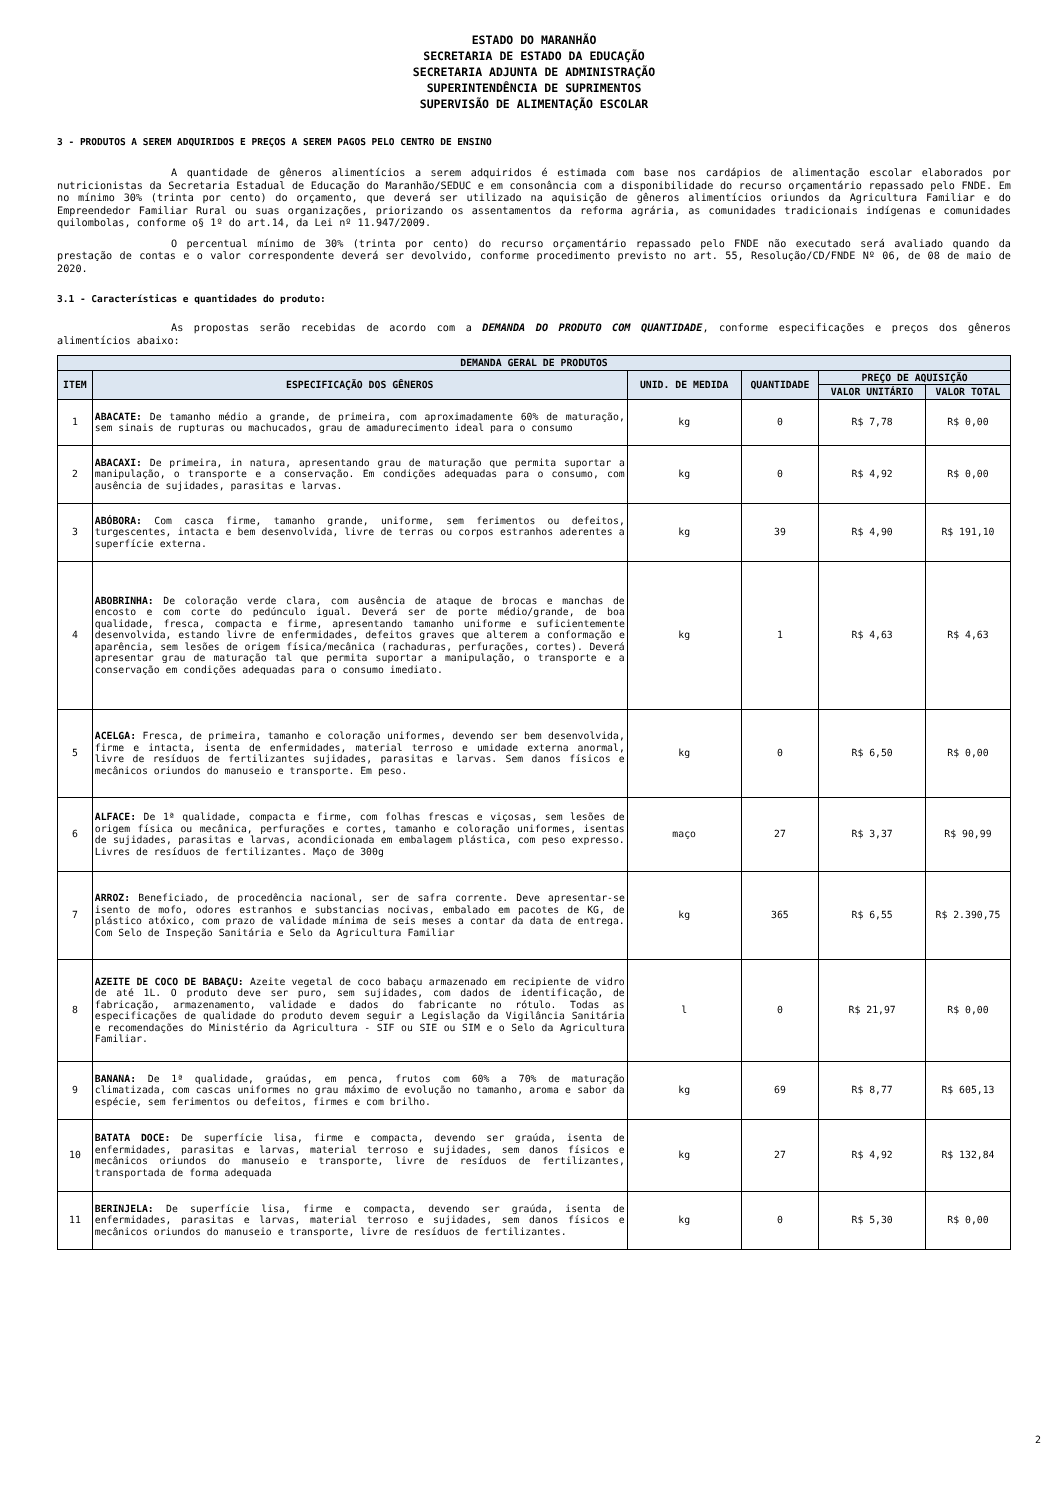ESTADO DO MARANHÃO
SECRETARIA DE ESTADO DA EDUCAÇÃO
SECRETARIA ADJUNTA DE ADMINISTRAÇÃO
SUPERINTENDÊNCIA DE SUPRIMENTOS
SUPERVISÃO DE ALIMENTAÇÃO ESCOLAR
3 - PRODUTOS A SEREM ADQUIRIDOS E PREÇOS A SEREM PAGOS PELO CENTRO DE ENSINO
A quantidade de gêneros alimentícios a serem adquiridos é estimada com base nos cardápios de alimentação escolar elaborados por nutricionistas da Secretaria Estadual de Educação do Maranhão/SEDUC e em consonância com a disponibilidade do recurso orçamentário repassado pelo FNDE. Em no mínimo 30% (trinta por cento) do orçamento, que deverá ser utilizado na aquisição de gêneros alimentícios oriundos da Agricultura Familiar e do Empreendedor Familiar Rural ou suas organizações, priorizando os assentamentos da reforma agrária, as comunidades tradicionais indígenas e comunidades quilombolas, conforme o§ 1º do art.14, da Lei nº 11.947/2009.
O percentual mínimo de 30% (trinta por cento) do recurso orçamentário repassado pelo FNDE não executado será avaliado quando da prestação de contas e o valor correspondente deverá ser devolvido, conforme procedimento previsto no art. 55, Resolução/CD/FNDE Nº 06, de 08 de maio de 2020.
3.1 - Características e quantidades do produto:
As propostas serão recebidas de acordo com a DEMANDA DO PRODUTO COM QUANTIDADE, conforme especificações e preços dos gêneros alimentícios abaixo:
| DEMANDA GERAL DE PRODUTOS | | | | | |
| --- | --- | --- | --- | --- | --- |
| ITEM | ESPECIFICAÇÃO DOS GÊNEROS | UNID. DE MEDIDA | QUANTIDADE | PREÇO DE AQUISIÇÃO | |
| | | | | VALOR UNITÁRIO | VALOR TOTAL |
| 1 | ABACATE: De tamanho médio a grande, de primeira, com aproximadamente 60% de maturação, sem sinais de rupturas ou machucados, grau de amadurecimento ideal para o consumo | kg | 0 | R$ 7,78 | R$ 0,00 |
| 2 | ABACAXI: De primeira, in natura, apresentando grau de maturação que permita suportar a manipulação, o transporte e a conservação. Em condições adequadas para o consumo, com ausência de sujidades, parasitas e larvas. | kg | 0 | R$ 4,92 | R$ 0,00 |
| 3 | ABÓBORA: Com casca firme, tamanho grande, uniforme, sem ferimentos ou defeitos, turgescentes, intacta e bem desenvolvida, livre de terras ou corpos estranhos aderentes a superfície externa. | kg | 39 | R$ 4,90 | R$ 191,10 |
| 4 | ABOBRINHA: De coloração verde clara, com ausência de ataque de brocas e manchas de encosto e com corte do pedúnculo igual. Deverá ser de porte médio/grande, de boa qualidade, fresca, compacta e firme, apresentando tamanho uniforme e suficientemente desenvolvida, estando livre de enfermidades, defeitos graves que alterem a conformação e aparência, sem lesões de origem física/mecânica (rachaduras, perfurações, cortes). Deverá apresentar grau de maturação tal que permita suportar a manipulação, o transporte e a conservação em condições adequadas para o consumo imediato. | kg | 1 | R$ 4,63 | R$ 4,63 |
| 5 | ACELGA: Fresca, de primeira, tamanho e coloração uniformes, devendo ser bem desenvolvida, firme e intacta, isenta de enfermidades, material terroso e umidade externa anormal, livre de resíduos de fertilizantes sujidades, parasitas e larvas. Sem danos físicos e mecânicos oriundos do manuseio e transporte. Em peso. | kg | 0 | R$ 6,50 | R$ 0,00 |
| 6 | ALFACE: De 1ª qualidade, compacta e firme, com folhas frescas e viçosas, sem lesões de origem física ou mecânica, perfurações e cortes, tamanho e coloração uniformes, isentas de sujidades, parasitas e larvas, acondicionada em embalagem plástica, com peso expresso. Livres de resíduos de fertilizantes. Maço de 300g | maço | 27 | R$ 3,37 | R$ 90,99 |
| 7 | ARROZ: Beneficiado, de procedência nacional, ser de safra corrente. Deve apresentar-se isento de mofo, odores estranhos e substancias nocivas, embalado em pacotes de KG, de plástico atóxico, com prazo de validade mínima de seis meses a contar da data de entrega. Com Selo de Inspeção Sanitária e Selo da Agricultura Familiar | kg | 365 | R$ 6,55 | R$ 2.390,75 |
| 8 | AZEITE DE COCO DE BABAÇU: Azeite vegetal de coco babaçu armazenado em recipiente de vidro de até 1L. O produto deve ser puro, sem sujidades, com dados de identificação, de fabricação, armazenamento, validade e dados do fabricante no rótulo. Todas as especificações de qualidade do produto devem seguir a Legislação da Vigilância Sanitária e recomendações do Ministério da Agricultura - SIF ou SIE ou SIM e o Selo da Agricultura Familiar. | l | 0 | R$ 21,97 | R$ 0,00 |
| 9 | BANANA: De 1ª qualidade, graúdas, em penca, frutos com 60% a 70% de maturação climatizada, com cascas uniformes no grau máximo de evolução no tamanho, aroma e sabor da espécie, sem ferimentos ou defeitos, firmes e com brilho. | kg | 69 | R$ 8,77 | R$ 605,13 |
| 10 | BATATA DOCE: De superfície lisa, firme e compacta, devendo ser graúda, isenta de enfermidades, parasitas e larvas, material terroso e sujidades, sem danos físicos e mecânicos oriundos do manuseio e transporte, livre de resíduos de fertilizantes, transportada de forma adequada | kg | 27 | R$ 4,92 | R$ 132,84 |
| 11 | BERINJELA: De superfície lisa, firme e compacta, devendo ser graúda, isenta de enfermidades, parasitas e larvas, material terroso e sujidades, sem danos físicos e mecânicos oriundos do manuseio e transporte, livre de resíduos de fertilizantes. | kg | 0 | R$ 5,30 | R$ 0,00 |
2